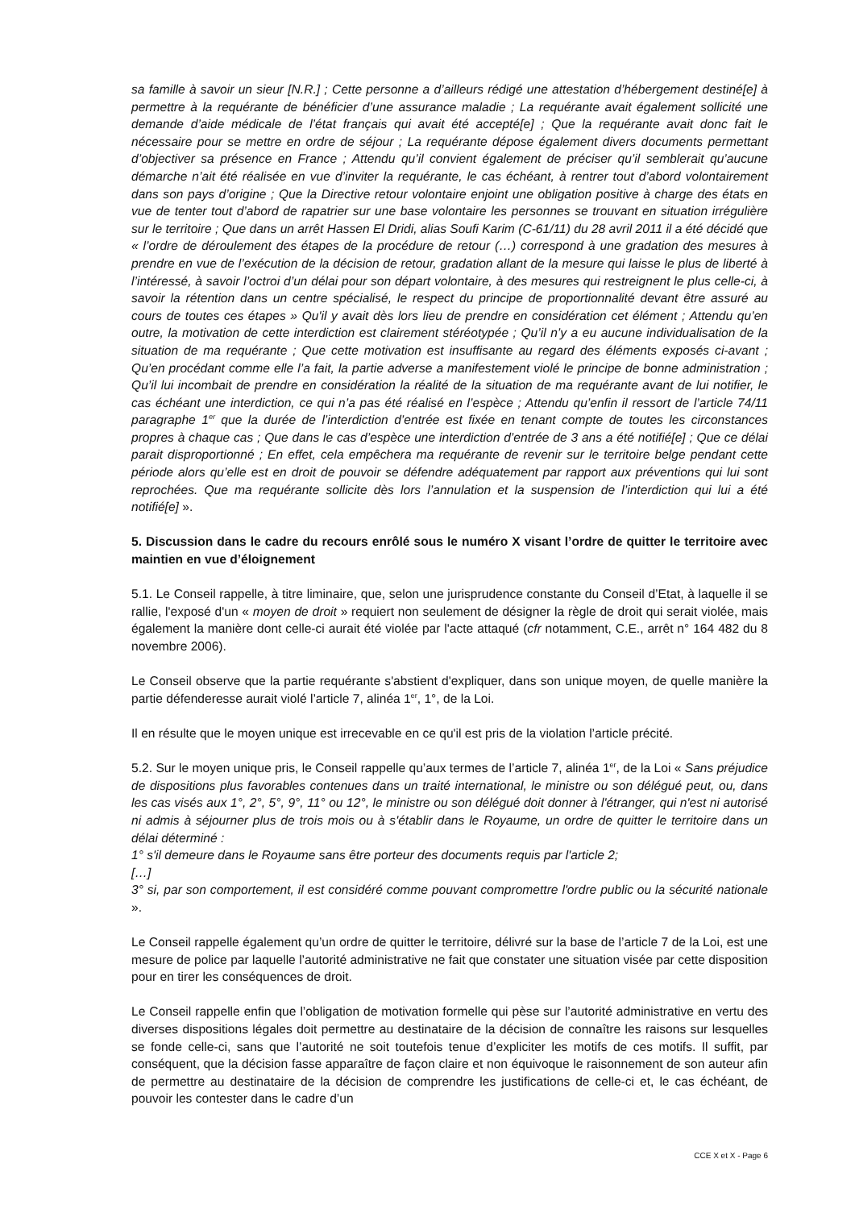sa famille à savoir un sieur [N.R.] ; Cette personne a d’ailleurs rédigé une attestation d’hébergement destiné[e] à permettre à la requérante de bénéficier d’une assurance maladie ; La requérante avait également sollicité une demande d’aide médicale de l’état français qui avait été accepté[e] ; Que la requérante avait donc fait le nécessaire pour se mettre en ordre de séjour ; La requérante dépose également divers documents permettant d’objectiver sa présence en France ; Attendu qu’il convient également de préciser qu’il semblerait qu’aucune démarche n’ait été réalisée en vue d’inviter la requérante, le cas échéant, à rentrer tout d’abord volontairement dans son pays d’origine ; Que la Directive retour volontaire enjoint une obligation positive à charge des états en vue de tenter tout d’abord de rapatrier sur une base volontaire les personnes se trouvant en situation irrégulière sur le territoire ; Que dans un arrêt Hassen El Dridi, alias Soufi Karim (C-61/11) du 28 avril 2011 il a été décidé que « l’ordre de déroulement des étapes de la procédure de retour (…) correspond à une gradation des mesures à prendre en vue de l’exécution de la décision de retour, gradation allant de la mesure qui laisse le plus de liberté à l’intéressé, à savoir l’octroi d’un délai pour son départ volontaire, à des mesures qui restreignent le plus celle-ci, à savoir la rétention dans un centre spécialisé, le respect du principe de proportionnalité devant être assuré au cours de toutes ces étapes » Qu'il y avait dès lors lieu de prendre en considération cet élément ; Attendu qu’en outre, la motivation de cette interdiction est clairement stéréotypée ; Qu’il n’y a eu aucune individualisation de la situation de ma requérante ; Que cette motivation est insuffisante au regard des éléments exposés ci-avant ; Qu’en procédant comme elle l’a fait, la partie adverse a manifestement violé le principe de bonne administration ; Qu’il lui incombait de prendre en considération la réalité de la situation de ma requérante avant de lui notifier, le cas échéant une interdiction, ce qui n’a pas été réalisé en l’espèce ; Attendu qu’enfin il ressort de l’article 74/11 paragraphe 1<sup>er</sup> que la durée de l’interdiction d’entrée est fixée en tenant compte de toutes les circonstances propres à chaque cas ; Que dans le cas d’espèce une interdiction d’entrée de 3 ans a été notifié[e] ; Que ce délai parait disproportionné ; En effet, cela empêchera ma requérante de revenir sur le territoire belge pendant cette période alors qu’elle est en droit de pouvoir se défendre adéquatement par rapport aux préventions qui lui sont reprochées. Que ma requérante sollicite dès lors l’annulation et la suspension de l’interdiction qui lui a été notifié[e] ».
5. Discussion dans le cadre du recours enrôlé sous le numéro X visant l’ordre de quitter le territoire avec maintien en vue d’éloignement
5.1. Le Conseil rappelle, à titre liminaire, que, selon une jurisprudence constante du Conseil d’Etat, à laquelle il se rallie, l'exposé d'un « moyen de droit » requiert non seulement de désigner la règle de droit qui serait violée, mais également la manière dont celle-ci aurait été violée par l'acte attaqué (cfr notamment, C.E., arrêt n° 164 482 du 8 novembre 2006).
Le Conseil observe que la partie requérante s'abstient d'expliquer, dans son unique moyen, de quelle manière la partie défenderesse aurait violé l’article 7, alinéa 1<sup>er</sup>, 1°, de la Loi.
Il en résulte que le moyen unique est irrecevable en ce qu'il est pris de la violation l’article précité.
5.2. Sur le moyen unique pris, le Conseil rappelle qu’aux termes de l’article 7, alinéa 1<sup>er</sup>, de la Loi « Sans préjudice de dispositions plus favorables contenues dans un traité international, le ministre ou son délégué peut, ou, dans les cas visés aux 1°, 2°, 5°, 9°, 11° ou 12°, le ministre ou son délégué doit donner à l'étranger, qui n'est ni autorisé ni admis à séjourner plus de trois mois ou à s'établir dans le Royaume, un ordre de quitter le territoire dans un délai déterminé :
1° s'il demeure dans le Royaume sans être porteur des documents requis par l'article 2;
[…]
3° si, par son comportement, il est considéré comme pouvant compromettre l'ordre public ou la sécurité nationale ».
Le Conseil rappelle également qu’un ordre de quitter le territoire, délivré sur la base de l’article 7 de la Loi, est une mesure de police par laquelle l’autorité administrative ne fait que constater une situation visée par cette disposition pour en tirer les conséquences de droit.
Le Conseil rappelle enfin que l’obligation de motivation formelle qui pèse sur l’autorité administrative en vertu des diverses dispositions légales doit permettre au destinataire de la décision de connaître les raisons sur lesquelles se fonde celle-ci, sans que l’autorité ne soit toutefois tenue d’expliciter les motifs de ces motifs. Il suffit, par conséquent, que la décision fasse apparaître de façon claire et non équivoque le raisonnement de son auteur afin de permettre au destinataire de la décision de comprendre les justifications de celle-ci et, le cas échéant, de pouvoir les contester dans le cadre d’un
CCE X et X - Page 6